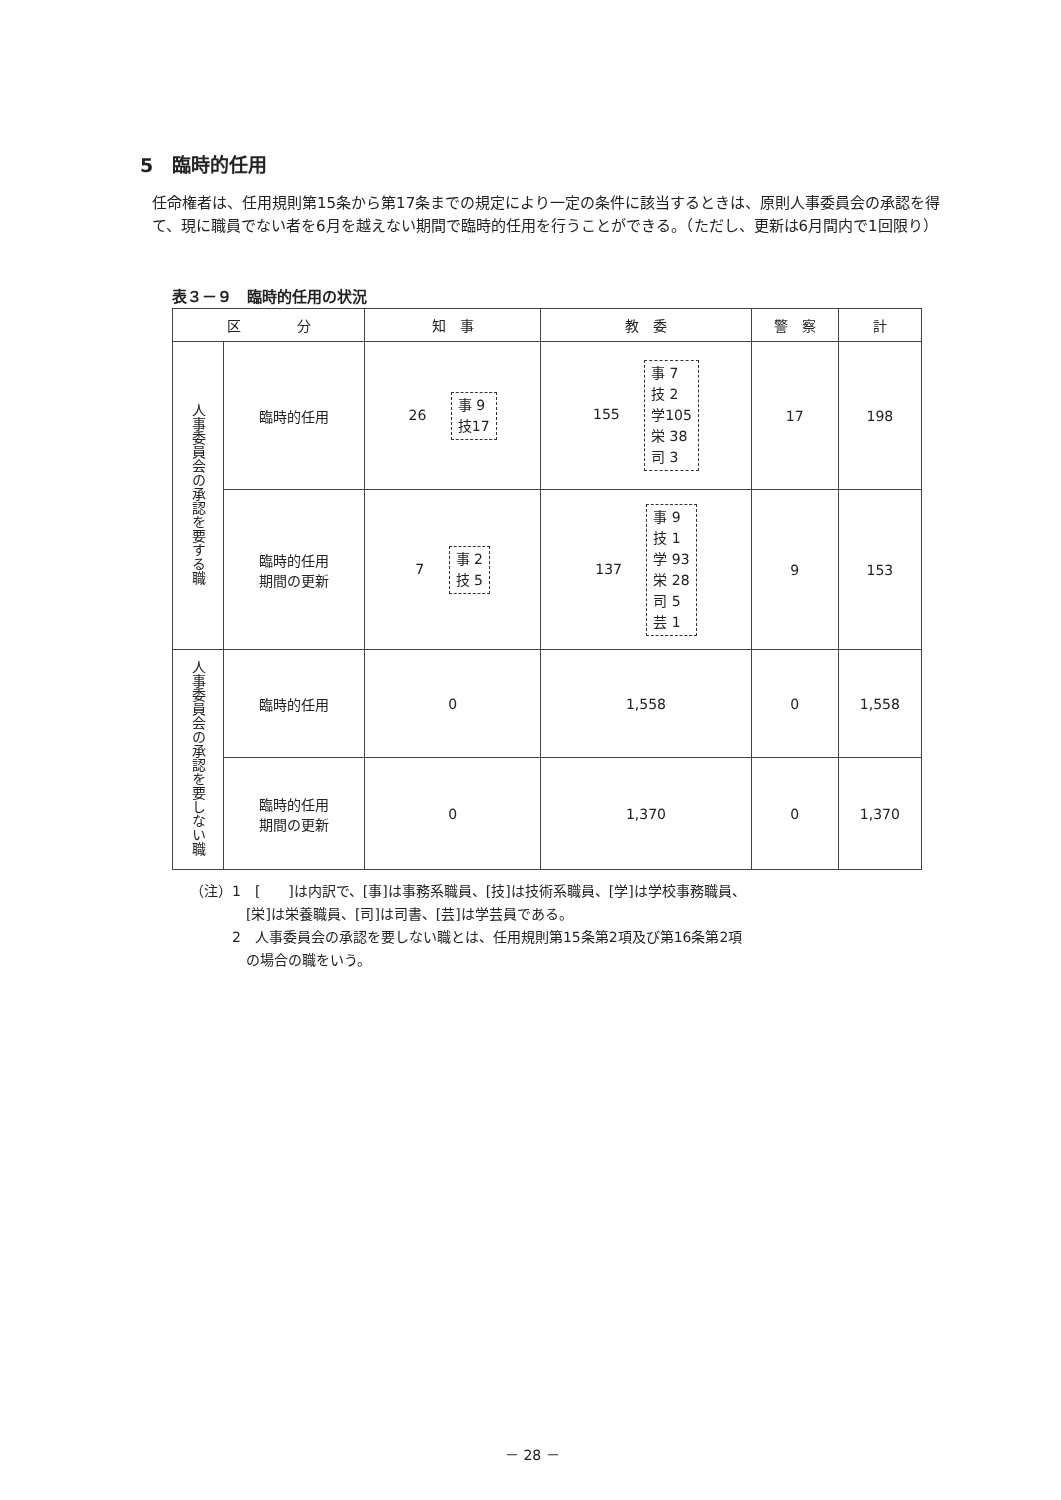5　臨時的任用
任命権者は、任用規則第15条から第17条までの規定により一定の条件に該当するときは、原則人事委員会の承認を得て、現に職員でない者を6月を越えない期間で臨時的任用を行うことができる。（ただし、更新は6月間内で1回限り）
表３－９　臨時的任用の状況
| 区 分 | | 知 事 | 教 委 | 警 察 | 計 |
| --- | --- | --- | --- | --- | --- |
| 人事委員会の承認を要する職 | 臨時的任用 | 26 事 9 技17 | 155 事 7 技 2 学105 栄 38 司 3 | 17 | 198 |
| | 臨時的任用 期間の更新 | 7 事 2 技 5 | 137 事 9 技 1 学 93 栄 28 司 5 芸 1 | 9 | 153 |
| 人事委員会の承認を要しない職 | 臨時的任用 | 0 | 1,558 | 0 | 1,558 |
| | 臨時的任用 期間の更新 | 0 | 1,370 | 0 | 1,370 |
（注）1　[　　]は内訳で、[事]は事務系職員、[技]は技術系職員、[学]は学校事務職員、
　　　　[栄]は栄養職員、[司]は司書、[芸]は学芸員である。
　　　2　人事委員会の承認を要しない職とは、任用規則第15条第2項及び第16条第2項
　　　　の場合の職をいう。
－ 28 －